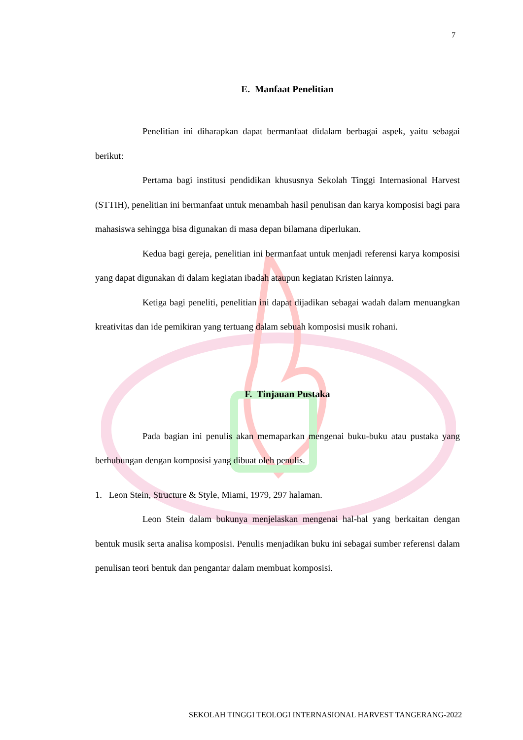7
E. Manfaat Penelitian
Penelitian ini diharapkan dapat bermanfaat didalam berbagai aspek, yaitu sebagai berikut:
Pertama bagi institusi pendidikan khususnya Sekolah Tinggi Internasional Harvest (STTIH), penelitian ini bermanfaat untuk menambah hasil penulisan dan karya komposisi bagi para mahasiswa sehingga bisa digunakan di masa depan bilamana diperlukan.
Kedua bagi gereja, penelitian ini bermanfaat untuk menjadi referensi karya komposisi yang dapat digunakan di dalam kegiatan ibadah ataupun kegiatan Kristen lainnya.
Ketiga bagi peneliti, penelitian ini dapat dijadikan sebagai wadah dalam menuangkan kreativitas dan ide pemikiran yang tertuang dalam sebuah komposisi musik rohani.
F. Tinjauan Pustaka
Pada bagian ini penulis akan memaparkan mengenai buku-buku atau pustaka yang berhubungan dengan komposisi yang dibuat oleh penulis.
1. Leon Stein, Structure & Style, Miami, 1979, 297 halaman.
Leon Stein dalam bukunya menjelaskan mengenai hal-hal yang berkaitan dengan bentuk musik serta analisa komposisi. Penulis menjadikan buku ini sebagai sumber referensi dalam penulisan teori bentuk dan pengantar dalam membuat komposisi.
SEKOLAH TINGGI TEOLOGI INTERNASIONAL HARVEST TANGERANG-2022